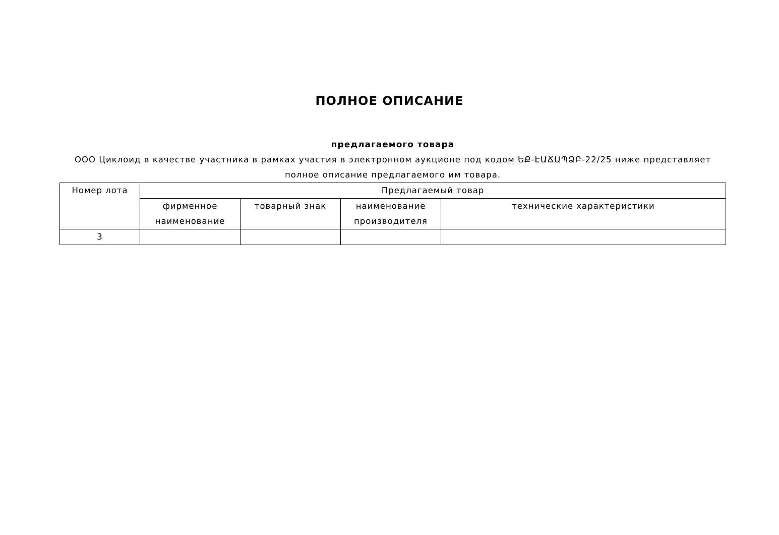ПОЛНОЕ ОПИСАНИЕ
предлагаемого товара
ООО Циклоид в качестве участника в рамках участия в электронном аукционе под кодом ԵՔ-ԷԱՃԱՊՁԲ-22/25 ниже представляет полное описание предлагаемого им товара.
| Номер лота | Предлагаемый товар | | | |
| --- | --- | --- | --- | --- |
| | фирменное наименование | товарный знак | наименование производителя | технические характеристики |
| 3 | | | | |